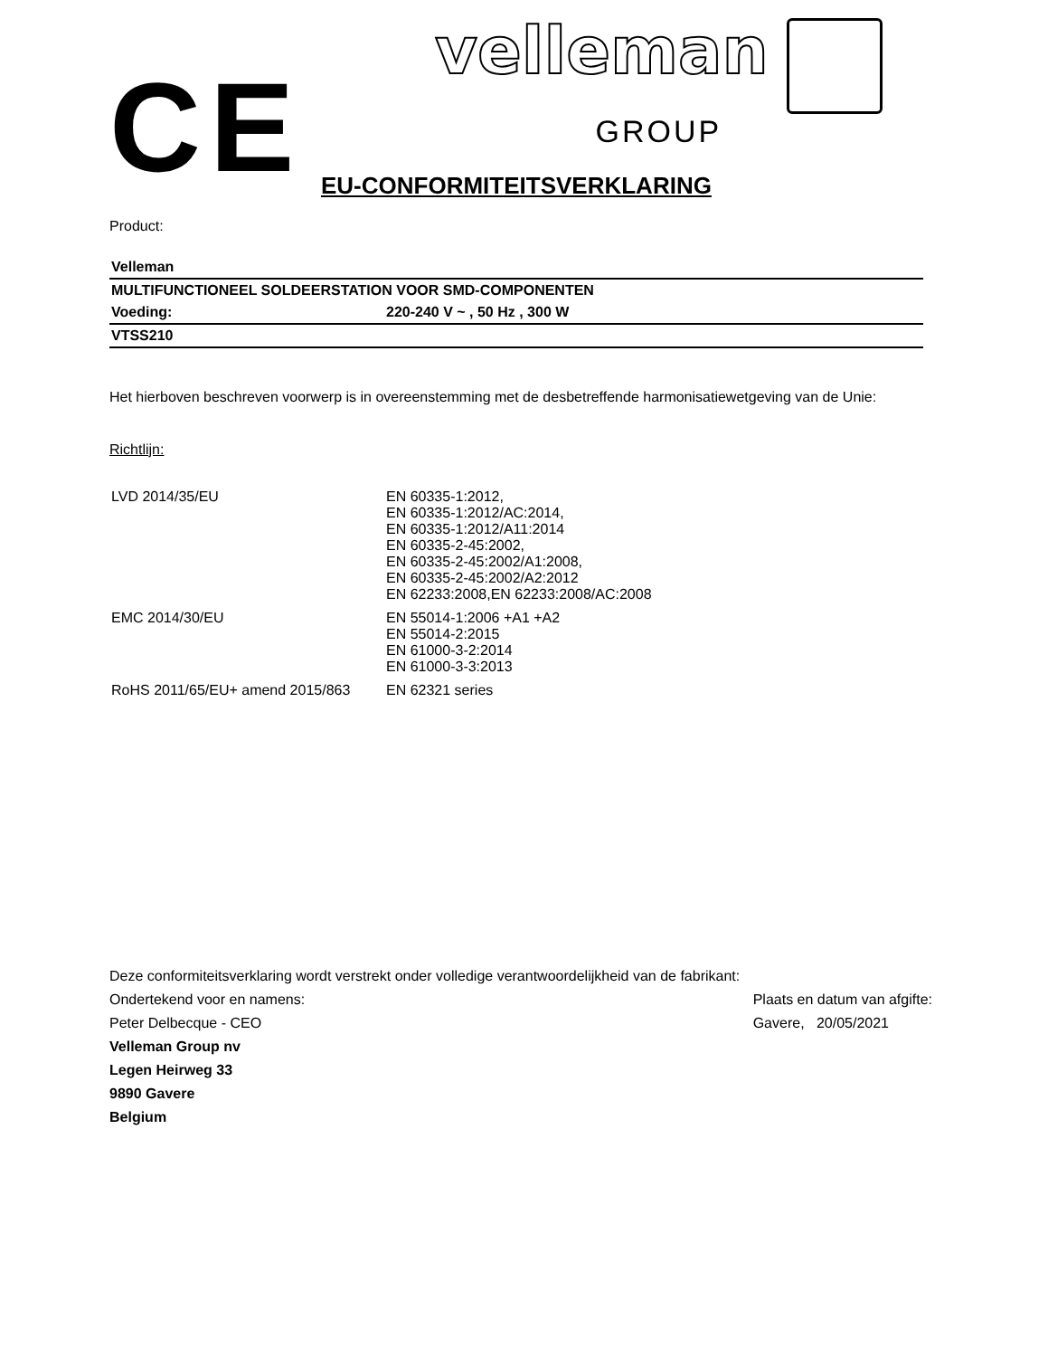CE
velleman
GROUP
EU-CONFORMITEITSVERKLARING
Product:
| Velleman | |
| MULTIFUNCTIONEEL SOLDEERSTATION VOOR SMD-COMPONENTEN | |
| Voeding: | 220-240 V ~ , 50 Hz , 300 W |
| VTSS210 | |
Het hierboven beschreven voorwerp is in overeenstemming met de desbetreffende harmonisatiewetgeving van de Unie:
Richtlijn:
| LVD 2014/35/EU | EN 60335-1:2012, EN 60335-1:2012/AC:2014, EN 60335-1:2012/A11:2014 EN 60335-2-45:2002, EN 60335-2-45:2002/A1:2008, EN 60335-2-45:2002/A2:2012 EN 62233:2008,EN 62233:2008/AC:2008 |
| EMC 2014/30/EU | EN 55014-1:2006 +A1 +A2 EN 55014-2:2015 EN 61000-3-2:2014 EN 61000-3-3:2013 |
| RoHS 2011/65/EU+ amend 2015/863 | EN 62321 series |
Deze conformiteitsverklaring wordt verstrekt onder volledige verantwoordelijkheid van de fabrikant:
Ondertekend voor en namens:
Peter Delbecque - CEO
Velleman Group nv
Legen Heirweg 33
9890 Gavere
Belgium
Plaats en datum van afgifte:
Gavere, 20/05/2021